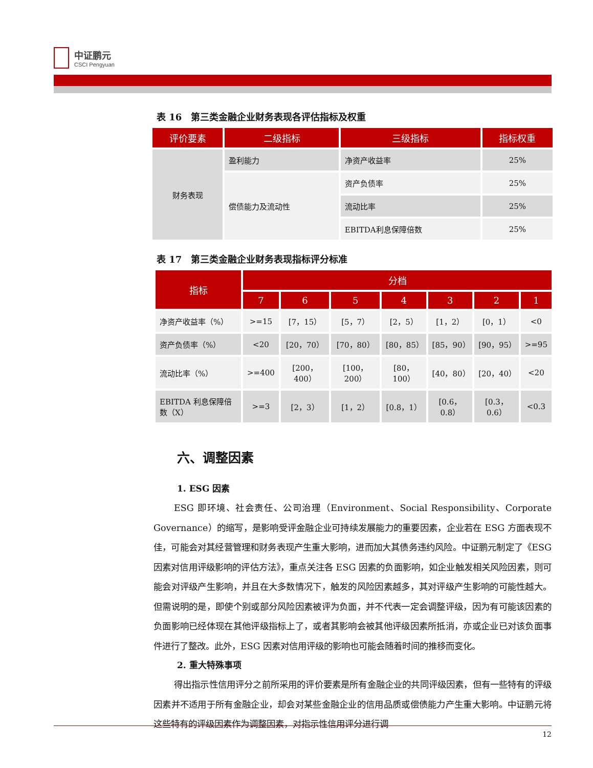中证鹏元
CSCI Pengyuan
表 16　第三类金融企业财务表现各评估指标及权重
| 评价要素 | 二级指标 | 三级指标 | 指标权重 |
| --- | --- | --- | --- |
| 财务表现 | 盈利能力 | 净资产收益率 | 25% |
| | 偿债能力及流动性 | 资产负债率 | 25% |
| | | 流动比率 | 25% |
| | | EBITDA利息保障倍数 | 25% |
表 17　第三类金融企业财务表现指标评分标准
| 指标 | 分档 | | | | | | |
| --- | --- | --- | --- | --- | --- | --- | --- |
| | 7 | 6 | 5 | 4 | 3 | 2 | 1 |
| 净资产收益率（%） | >=15 | [7，15） | [5，7） | [2，5） | [1，2） | [0，1） | <0 |
| 资产负债率（%） | <20 | [20，70） | [70，80） | [80，85） | [85，90） | [90，95） | >=95 |
| 流动比率（%） | >=400 | [200，400） | [100，200） | [80，100） | [40，80） | [20，40） | <20 |
| EBITDA 利息保障倍数（X） | >=3 | [2，3） | [1，2） | [0.8，1） | [0.6，0.8） | [0.3，0.6） | <0.3 |
六、调整因素
1. ESG 因素
ESG 即环境、社会责任、公司治理（Environment、Social Responsibility、Corporate Governance）的缩写，是影响受评金融企业可持续发展能力的重要因素，企业若在 ESG 方面表现不佳，可能会对其经营管理和财务表现产生重大影响，进而加大其债务违约风险。中证鹏元制定了《ESG 因素对信用评级影响的评估方法》，重点关注各 ESG 因素的负面影响，如企业触发相关风险因素，则可能会对评级产生影响，并且在大多数情况下，触发的风险因素越多，其对评级产生影响的可能性越大。但需说明的是，即使个别或部分风险因素被评为负面，并不代表一定会调整评级，因为有可能该因素的负面影响已经体现在其他评级指标上了，或者其影响会被其他评级因素所抵消，亦或企业已对该负面事件进行了整改。此外，ESG 因素对信用评级的影响也可能会随着时间的推移而变化。
2. 重大特殊事项
得出指示性信用评分之前所采用的评价要素是所有金融企业的共同评级因素，但有一些特有的评级因素并不适用于所有金融企业，却会对某些金融企业的信用品质或偿债能力产生重大影响。中证鹏元将这些特有的评级因素作为调整因素，对指示性信用评分进行调
12